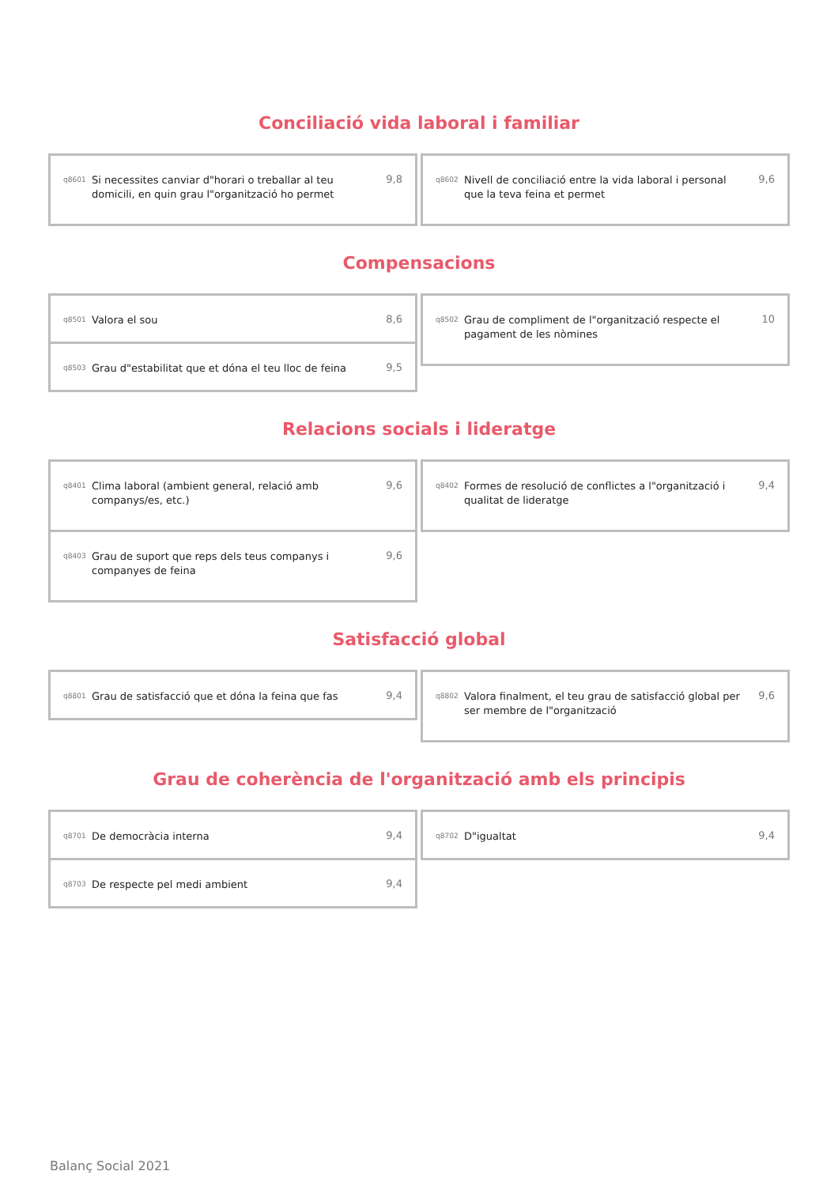Conciliació vida laboral i familiar
q8601 Si necessites canviar d"horari o treballar al teu domicili, en quin grau l"organització ho permet 9,8
q8602 Nivell de conciliació entre la vida laboral i personal que la teva feina et permet 9,6
Compensacions
q8501 Valora el sou 8,6
q8503 Grau d"estabilitat que et dóna el teu lloc de feina 9,5
q8502 Grau de compliment de l"organització respecte el pagament de les nòmines 10
Relacions socials i lideratge
q8401 Clima laboral (ambient general, relació amb companys/es, etc.) 9,6
q8403 Grau de suport que reps dels teus companys i companyes de feina 9,6
q8402 Formes de resolució de conflictes a l"organització i qualitat de lideratge 9,4
Satisfacció global
q8801 Grau de satisfacció que et dóna la feina que fas 9,4
q8802 Valora finalment, el teu grau de satisfacció global per ser membre de l"organització 9,6
Grau de coherència de l'organització amb els principis
q8701 De democràcia interna 9,4
q8703 De respecte pel medi ambient 9,4
q8702 D"igualtat 9,4
Balanç Social 2021